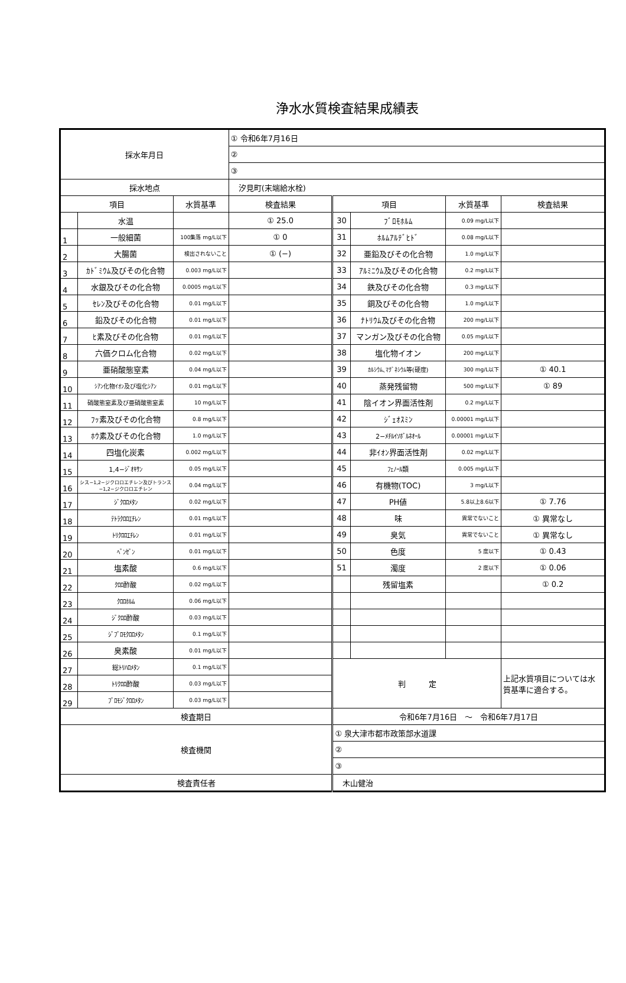浄水水質検査結果成績表
| 採水年月日 | | | ① 令和6年7月16日 | | | | |
| | | | ② | | | | |
| | | | ③ | | | | |
| 採水地点 | | | 汐見町(末端給水栓) | | | | |
| 項目 | | 水質基準 | 検査結果 | 項目 | | 水質基準 | 検査結果 |
| | 水温 | | ① 25.0 | 30 | ﾌﾞﾛﾓﾎﾙﾑ | 0.09 mg/L以下 | |
| 1 | 一般細菌 | 100集落 mg/L以下 | ① 0 | 31 | ﾎﾙﾑｱﾙﾃﾞﾋﾄﾞ | 0.08 mg/L以下 | |
| 2 | 大腸菌 | 検出されないこと | ① (−) | 32 | 亜鉛及びその化合物 | 1.0 mg/L以下 | |
| 3 | ｶﾄﾞﾐｳﾑ及びその化合物 | 0.003 mg/L以下 | | 33 | ｱﾙﾐﾆｳﾑ及びその化合物 | 0.2 mg/L以下 | |
| 4 | 水銀及びその化合物 | 0.0005 mg/L以下 | | 34 | 鉄及びその化合物 | 0.3 mg/L以下 | |
| 5 | ｾﾚﾝ及びその化合物 | 0.01 mg/L以下 | | 35 | 銅及びその化合物 | 1.0 mg/L以下 | |
| 6 | 鉛及びその化合物 | 0.01 mg/L以下 | | 36 | ﾅﾄﾘｳﾑ及びその化合物 | 200 mg/L以下 | |
| 7 | ﾋ素及びその化合物 | 0.01 mg/L以下 | | 37 | マンガン及びその化合物 | 0.05 mg/L以下 | |
| 8 | 六価クロム化合物 | 0.02 mg/L以下 | | 38 | 塩化物イオン | 200 mg/L以下 | |
| 9 | 亜硝酸態窒素 | 0.04 mg/L以下 | | 39 | ｶﾙｼｳﾑ､ﾏｸﾞﾈｼｳﾑ等(硬度) | 300 mg/L以下 | ① 40.1 |
| 10 | ｼｱﾝ化物ｲｵﾝ及び塩化ｼｱﾝ | 0.01 mg/L以下 | | 40 | 蒸発残留物 | 500 mg/L以下 | ① 89 |
| 11 | 硝酸態窒素及び亜硝酸態窒素 | 10 mg/L以下 | | 41 | 陰イオン界面活性剤 | 0.2 mg/L以下 | |
| 12 | ﾌｯ素及びその化合物 | 0.8 mg/L以下 | | 42 | ｼﾞｪｵｽﾐﾝ | 0.00001 mg/L以下 | |
| 13 | ﾎｳ素及びその化合物 | 1.0 mg/L以下 | | 43 | 2−ﾒﾁﾙｲｿﾎﾞﾙﾈｵｰﾙ | 0.00001 mg/L以下 | |
| 14 | 四塩化炭素 | 0.002 mg/L以下 | | 44 | 非ｲｵﾝ界面活性剤 | 0.02 mg/L以下 | |
| 15 | 1,4−ｼﾞｵｷｻﾝ | 0.05 mg/L以下 | | 45 | ﾌｪﾉｰﾙ類 | 0.005 mg/L以下 | |
| 16 | シス−1,2−ジクロロエチレン及びトランス−1,2−ジクロロエチレン | 0.04 mg/L以下 | | 46 | 有機物(TOC) | 3 mg/L以下 | |
| 17 | ｼﾞｸﾛﾛﾒﾀﾝ | 0.02 mg/L以下 | | 47 | PH値 | 5.8以上8.6以下 | ① 7.76 |
| 18 | ﾃﾄﾗｸﾛﾛｴﾁﾚﾝ | 0.01 mg/L以下 | | 48 | 味 | 異常でないこと | ① 異常なし |
| 19 | ﾄﾘｸﾛﾛｴﾁﾚﾝ | 0.01 mg/L以下 | | 49 | 臭気 | 異常でないこと | ① 異常なし |
| 20 | ﾍﾞﾝｾﾞﾝ | 0.01 mg/L以下 | | 50 | 色度 | 5 度以下 | ① 0.43 |
| 21 | 塩素酸 | 0.6 mg/L以下 | | 51 | 濁度 | 2 度以下 | ① 0.06 |
| 22 | ｸﾛﾛ酢酸 | 0.02 mg/L以下 | | | 残留塩素 | | ① 0.2 |
| 23 | ｸﾛﾛﾎﾙﾑ | 0.06 mg/L以下 | | | | | |
| 24 | ｼﾞｸﾛﾛ酢酸 | 0.03 mg/L以下 | | | | | |
| 25 | ｼﾞﾌﾞﾛﾓｸﾛﾛﾒﾀﾝ | 0.1 mg/L以下 | | | | | |
| 26 | 臭素酸 | 0.01 mg/L以下 | | | | | |
| 27 | 総ﾄﾘﾊﾛﾒﾀﾝ | 0.1 mg/L以下 | | 判 定 | | | 上記水質項目については水質基準に適合する。 |
| 28 | ﾄﾘｸﾛﾛ酢酸 | 0.03 mg/L以下 | | | | | |
| 29 | ﾌﾞﾛﾓｼﾞｸﾛﾛﾒﾀﾝ | 0.03 mg/L以下 | | | | | |
| 検査期日 | | | | 令和6年7月16日 〜 令和6年7月17日 | | | |
| 検査機関 | | | | ① 泉大津市都市政策部水道課 | | | |
| | | | | ② | | | |
| | | | | ③ | | | |
| 検査責任者 | | | | 木山健治 | | | |